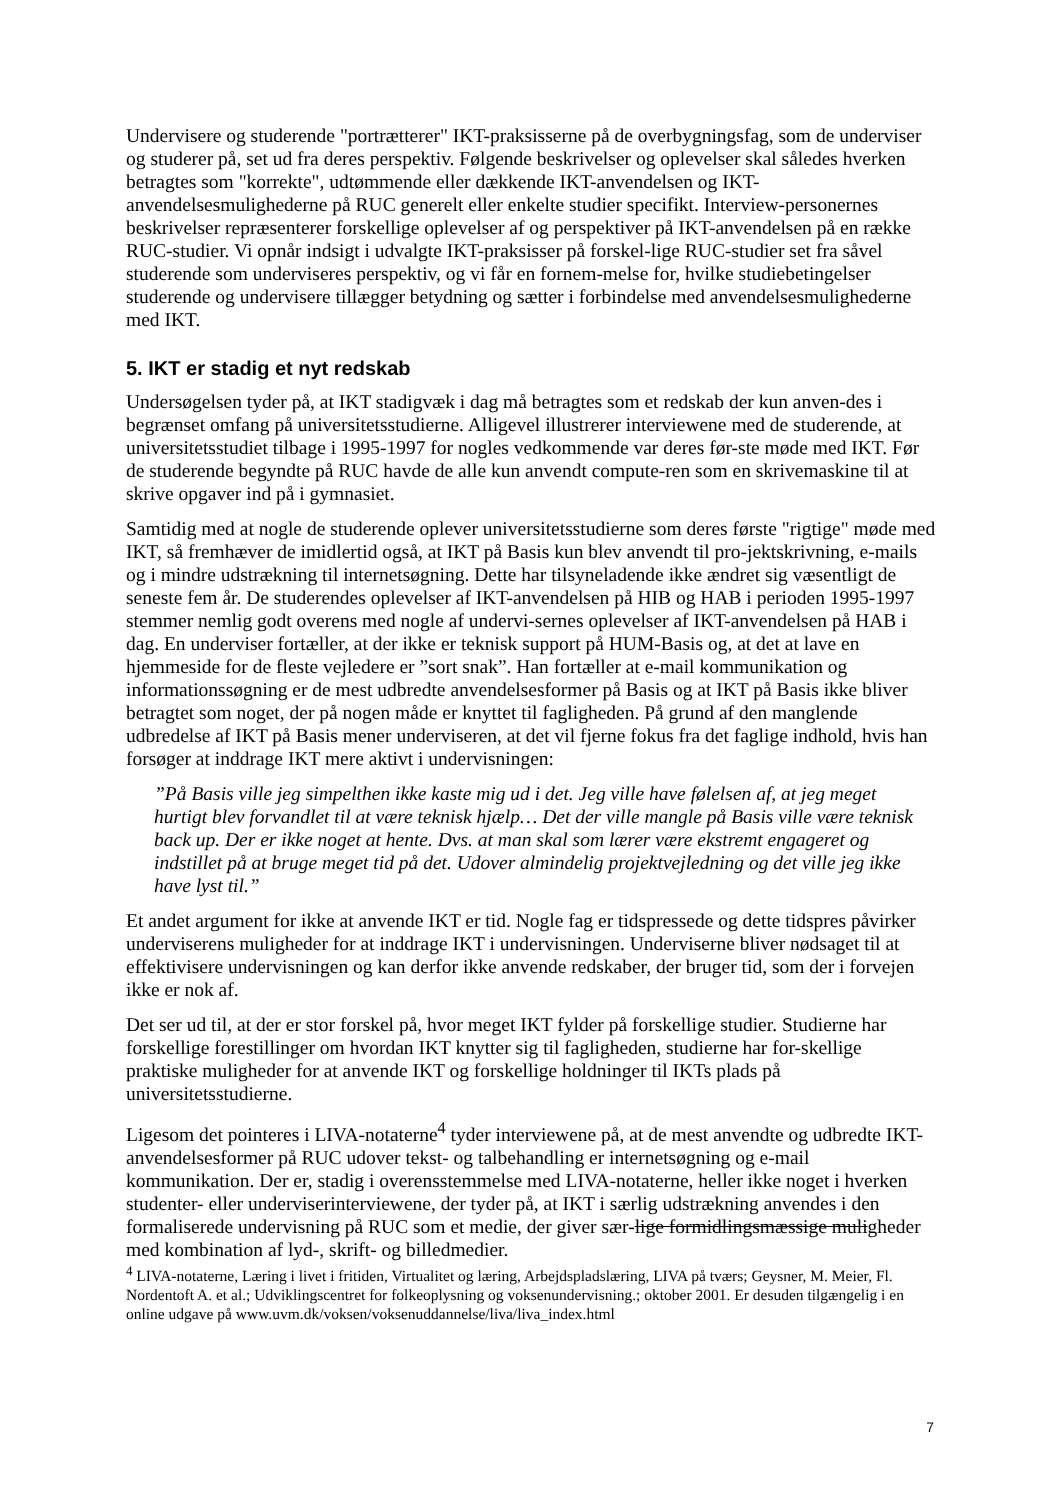Undervisere og studerende "portrætterer" IKT-praksisserne på de overbygningsfag, som de underviser og studerer på, set ud fra deres perspektiv. Følgende beskrivelser og oplevelser skal således hverken betragtes som "korrekte", udtømmende eller dækkende IKT-anvendelsen og IKT-anvendelsesmulighederne på RUC generelt eller enkelte studier specifikt. Interview-personernes beskrivelser repræsenterer forskellige oplevelser af og perspektiver på IKT-anvendelsen på en række RUC-studier. Vi opnår indsigt i udvalgte IKT-praksisser på forskel-lige RUC-studier set fra såvel studerende som underviseres perspektiv, og vi får en fornem-melse for, hvilke studiebetingelser studerende og undervisere tillægger betydning og sætter i forbindelse med anvendelsesmulighederne med IKT.
5. IKT er stadig et nyt redskab
Undersøgelsen tyder på, at IKT stadigvæk i dag må betragtes som et redskab der kun anven-des i begrænset omfang på universitetsstudierne. Alligevel illustrerer interviewene med de studerende, at universitetsstudiet tilbage i 1995-1997 for nogles vedkommende var deres før-ste møde med IKT. Før de studerende begyndte på RUC havde de alle kun anvendt compute-ren som en skrivemaskine til at skrive opgaver ind på i gymnasiet.
Samtidig med at nogle de studerende oplever universitetsstudierne som deres første "rigtige" møde med IKT, så fremhæver de imidlertid også, at IKT på Basis kun blev anvendt til pro-jektskrivning, e-mails og i mindre udstrækning til internetsøgning. Dette har tilsyneladende ikke ændret sig væsentligt de seneste fem år. De studerendes oplevelser af IKT-anvendelsen på HIB og HAB i perioden 1995-1997 stemmer nemlig godt overens med nogle af undervi-sernes oplevelser af IKT-anvendelsen på HAB i dag. En underviser fortæller, at der ikke er teknisk support på HUM-Basis og, at det at lave en hjemmeside for de fleste vejledere er ”sort snak”. Han fortæller at e-mail kommunikation og informationssøgning er de mest udbredte anvendelsesformer på Basis og at IKT på Basis ikke bliver betragtet som noget, der på nogen måde er knyttet til fagligheden. På grund af den manglende udbredelse af IKT på Basis mener underviseren, at det vil fjerne fokus fra det faglige indhold, hvis han forsøger at inddrage IKT mere aktivt i undervisningen:
”På Basis ville jeg simpelthen ikke kaste mig ud i det. Jeg ville have følelsen af, at jeg meget hurtigt blev forvandlet til at være teknisk hjælp… Det der ville mangle på Basis ville være teknisk back up. Der er ikke noget at hente. Dvs. at man skal som lærer være ekstremt engageret og indstillet på at bruge meget tid på det. Udover almindelig projektvejledning og det ville jeg ikke have lyst til.”
Et andet argument for ikke at anvende IKT er tid. Nogle fag er tidspressede og dette tidspres påvirker underviserens muligheder for at inddrage IKT i undervisningen. Underviserne bliver nødsaget til at effektivisere undervisningen og kan derfor ikke anvende redskaber, der bruger tid, som der i forvejen ikke er nok af.
Det ser ud til, at der er stor forskel på, hvor meget IKT fylder på forskellige studier. Studierne har forskellige forestillinger om hvordan IKT knytter sig til fagligheden, studierne har for-skellige praktiske muligheder for at anvende IKT og forskellige holdninger til IKTs plads på universitetsstudierne.
Ligesom det pointeres i LIVA-notaterne<sup>4</sup> tyder interviewene på, at de mest anvendte og udbredte IKT-anvendelsesformer på RUC udover tekst- og talbehandling er internetsøgning og e-mail kommunikation. Der er, stadig i overensstemmelse med LIVA-notaterne, heller ikke noget i hverken studenter- eller underviserinterviewene, der tyder på, at IKT i særlig udstrækning anvendes i den formaliserede undervisning på RUC som et medie, der giver sær-lige formidlingsmæssige muligheder med kombination af lyd-, skrift- og billedmedier.
<sup>4</sup> LIVA-notaterne, Læring i livet i fritiden, Virtualitet og læring, Arbejdspladslæring, LIVA på tværs; Geysner, M. Meier, Fl. Nordentoft A. et al.; Udviklingscentret for folkeoplysning og voksenundervisning.; oktober 2001. Er desuden tilgængelig i en online udgave på www.uvm.dk/voksen/voksenuddannelse/liva/liva_index.html
7